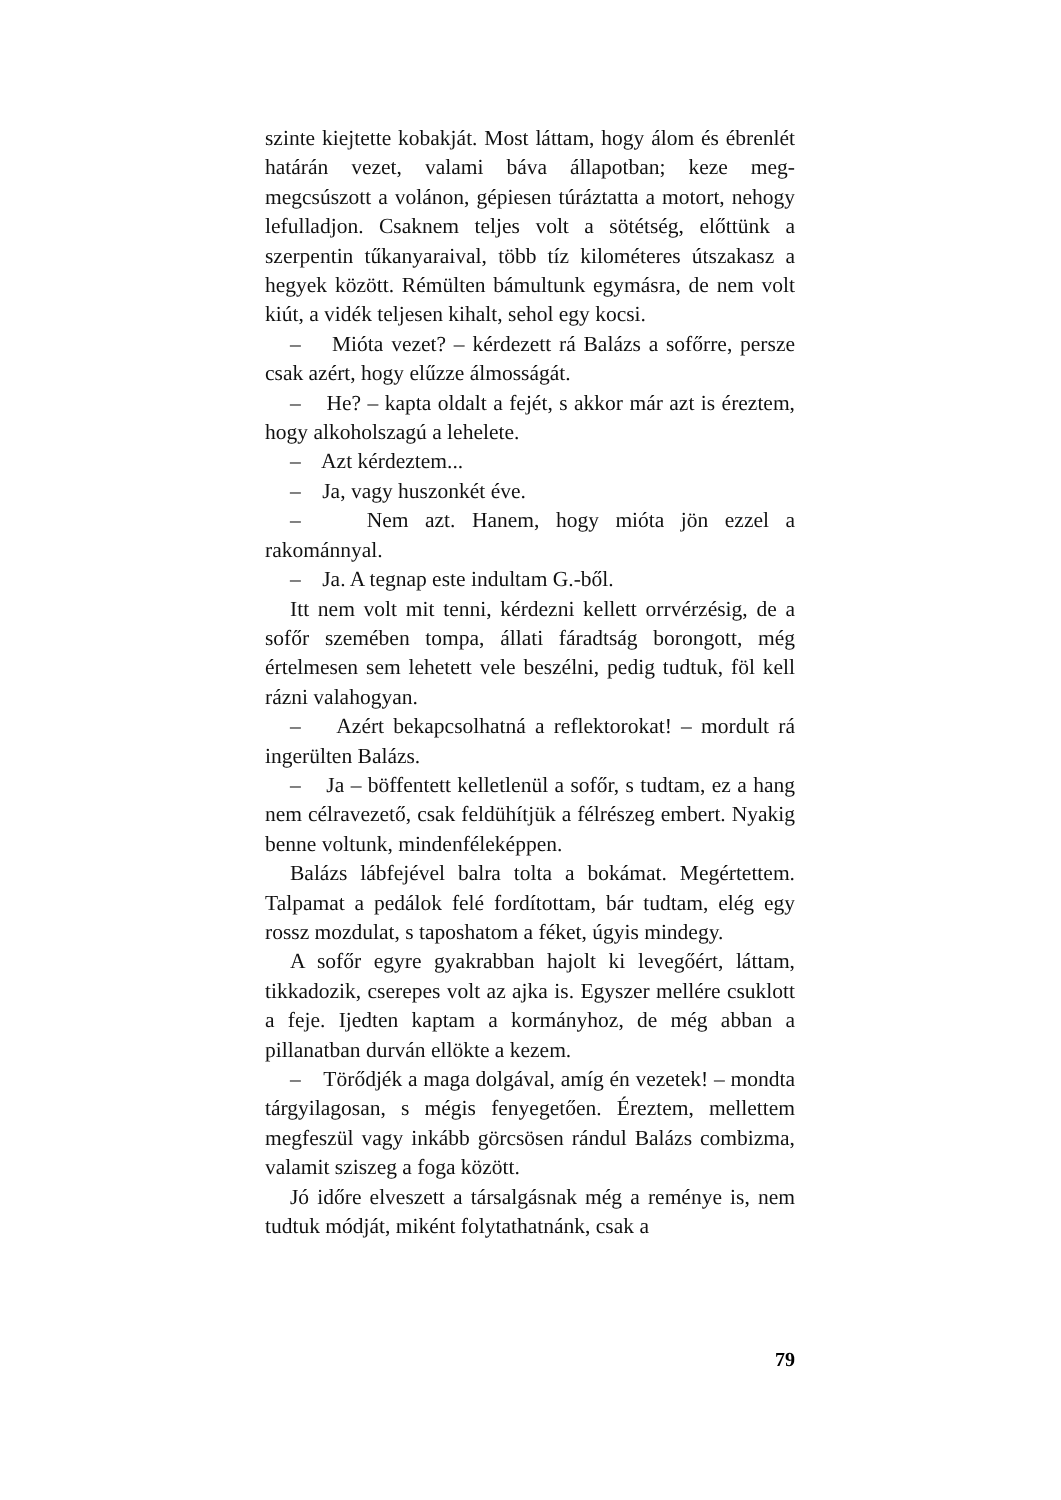szinte kiejtette kobakját. Most láttam, hogy álom és ébrenlét határán vezet, valami báva állapotban; keze meg-megcsúszott a volánon, gépiesen túráztatta a motort, nehogy lefulladjon. Csaknem teljes volt a sötétség, előttünk a szerpentin tűkanyaraival, több tíz kilométeres útszakasz a hegyek között. Rémülten bámultunk egymásra, de nem volt kiút, a vidék teljesen kihalt, sehol egy kocsi.
– Mióta vezet? – kérdezett rá Balázs a sofőrre, persze csak azért, hogy elűzze álmosságát.
– He? – kapta oldalt a fejét, s akkor már azt is éreztem, hogy alkoholszagú a lehelete.
– Azt kérdeztem...
– Ja, vagy huszonkét éve.
– Nem azt. Hanem, hogy mióta jön ezzel a rakománnyal.
– Ja. A tegnap este indultam G.-ből.
Itt nem volt mit tenni, kérdezni kellett orrvérzésig, de a sofőr szemében tompa, állati fáradtság borongott, még értelmesen sem lehetett vele beszélni, pedig tudtuk, föl kell rázni valahogyan.
– Azért bekapcsolhatná a reflektorokat! – mordult rá ingerülten Balázs.
– Ja – böffentett kelletlenül a sofőr, s tudtam, ez a hang nem célravezető, csak feldühítjük a félrészeg embert. Nyakig benne voltunk, mindenféleképpen.
Balázs lábfejével balra tolta a bokámat. Megértettem. Talpamat a pedálok felé fordítottam, bár tudtam, elég egy rossz mozdulat, s taposhatom a féket, úgyis mindegy.
A sofőr egyre gyakrabban hajolt ki levegőért, láttam, tikkadozik, cserepes volt az ajka is. Egyszer mellére csuklott a feje. Ijedten kaptam a kormányhoz, de még abban a pillanatban durván ellökte a kezem.
– Törődjék a maga dolgával, amíg én vezetek! – mondta tárgyilagosan, s mégis fenyegetően. Éreztem, mellettem megfeszül vagy inkább görcsösen rándul Balázs combizma, valamit sziszeg a foga között.
Jó időre elveszett a társalgásnak még a reménye is, nem tudtuk módját, miként folytathatnánk, csak a
79